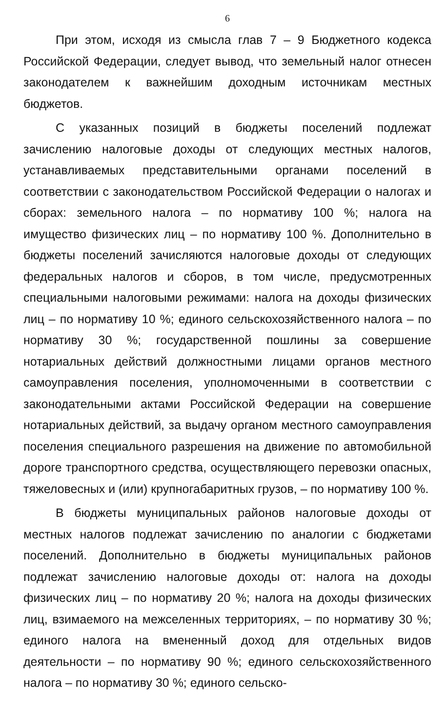6
При этом, исходя из смысла глав 7 – 9 Бюджетного кодекса Российской Федерации, следует вывод, что земельный налог отнесен законодателем к важнейшим доходным источникам местных бюджетов.
С указанных позиций в бюджеты поселений подлежат зачислению налоговые доходы от следующих местных налогов, устанавливаемых представительными органами поселений в соответствии с законодательством Российской Федерации о налогах и сборах: земельного налога – по нормативу 100 %; налога на имущество физических лиц – по нормативу 100 %. Дополнительно в бюджеты поселений зачисляются налоговые доходы от следующих федеральных налогов и сборов, в том числе, предусмотренных специальными налоговыми режимами: налога на доходы физических лиц – по нормативу 10 %; единого сельскохозяйственного налога – по нормативу 30 %; государственной пошлины за совершение нотариальных действий должностными лицами органов местного самоуправления поселения, уполномоченными в соответствии с законодательными актами Российской Федерации на совершение нотариальных действий, за выдачу органом местного самоуправления поселения специального разрешения на движение по автомобильной дороге транспортного средства, осуществляющего перевозки опасных, тяжеловесных и (или) крупногабаритных грузов, – по нормативу 100 %.
В бюджеты муниципальных районов налоговые доходы от местных налогов подлежат зачислению по аналогии с бюджетами поселений. Дополнительно в бюджеты муниципальных районов подлежат зачислению налоговые доходы от: налога на доходы физических лиц – по нормативу 20 %; налога на доходы физических лиц, взимаемого на межселенных территориях, – по нормативу 30 %; единого налога на вмененный доход для отдельных видов деятельности – по нормативу 90 %; единого сельскохозяйственного налога – по нормативу 30 %; единого сельско-